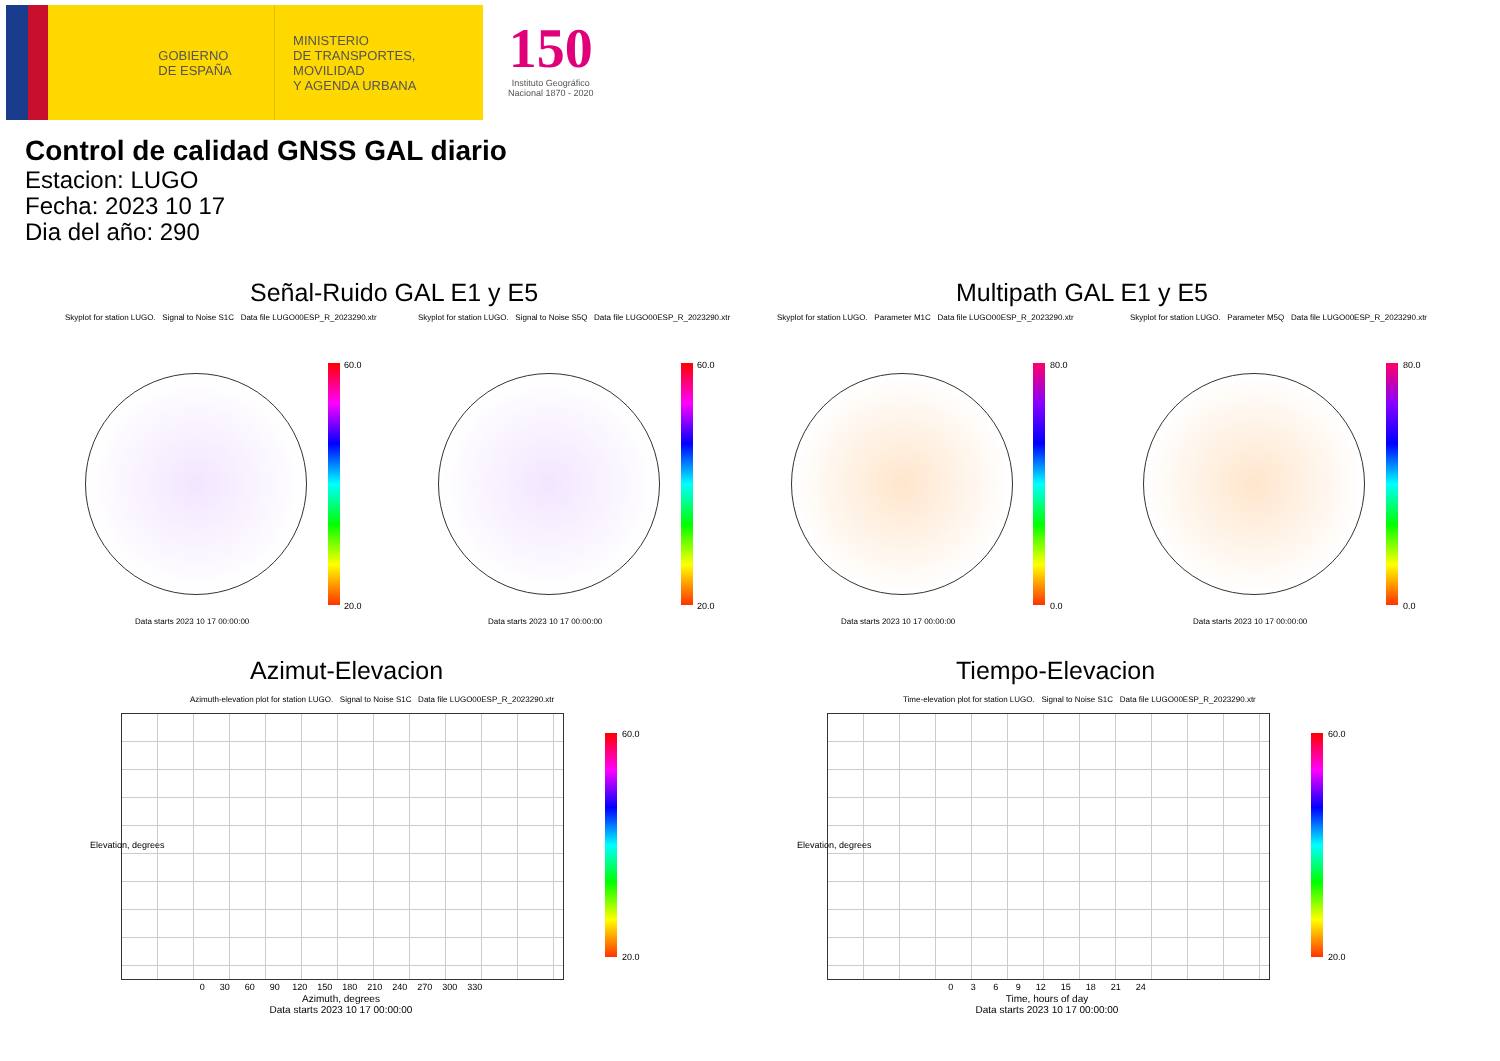GOBIERNO
DE ESPAÑA
MINISTERIO
DE TRANSPORTES, MOVILIDAD
Y AGENDA URBANA
150
Instituto Geográfico
Nacional 1870 - 2020
Control de calidad GNSS GAL diario
Estacion: LUGO
Fecha: 2023 10 17
Dia del año: 290
Señal-Ruido GAL E1 y E5 Multipath GAL E1 y E5
Skyplot for station LUGO. Signal to Noise S1C Data file LUGO00ESP_R_2023290.xtr Skyplot for station LUGO. Signal to Noise S5Q Data file LUGO00ESP_R_2023290.xtr Skyplot for station LUGO. Parameter M1C Data file LUGO00ESP_R_2023290.xtr Skyplot for station LUGO. Parameter M5Q Data file LUGO00ESP_R_2023290.xtr
60.0
20.0
60.0
20.0
80.0
0.0
80.0
0.0
Data starts 2023 10 17 00:00:00 Data starts 2023 10 17 00:00:00 Data starts 2023 10 17 00:00:00 Data starts 2023 10 17 00:00:00
Azimut-Elevacion Tiempo-Elevacion
Azimuth-elevation plot for station LUGO. Signal to Noise S1C Data file LUGO00ESP_R_2023290.xtr Time-elevation plot for station LUGO. Signal to Noise S1C Data file LUGO00ESP_R_2023290.xtr
60.0
20.0
60.0
20.0
0 30 60 90 120 150 180 210 240 270 300 330
Azimuth, degrees
Data starts 2023 10 17 00:00:00
0 3 6 9 12 15 18 21 24
Time, hours of day
Data starts 2023 10 17 00:00:00
Elevation, degrees Elevation, degrees